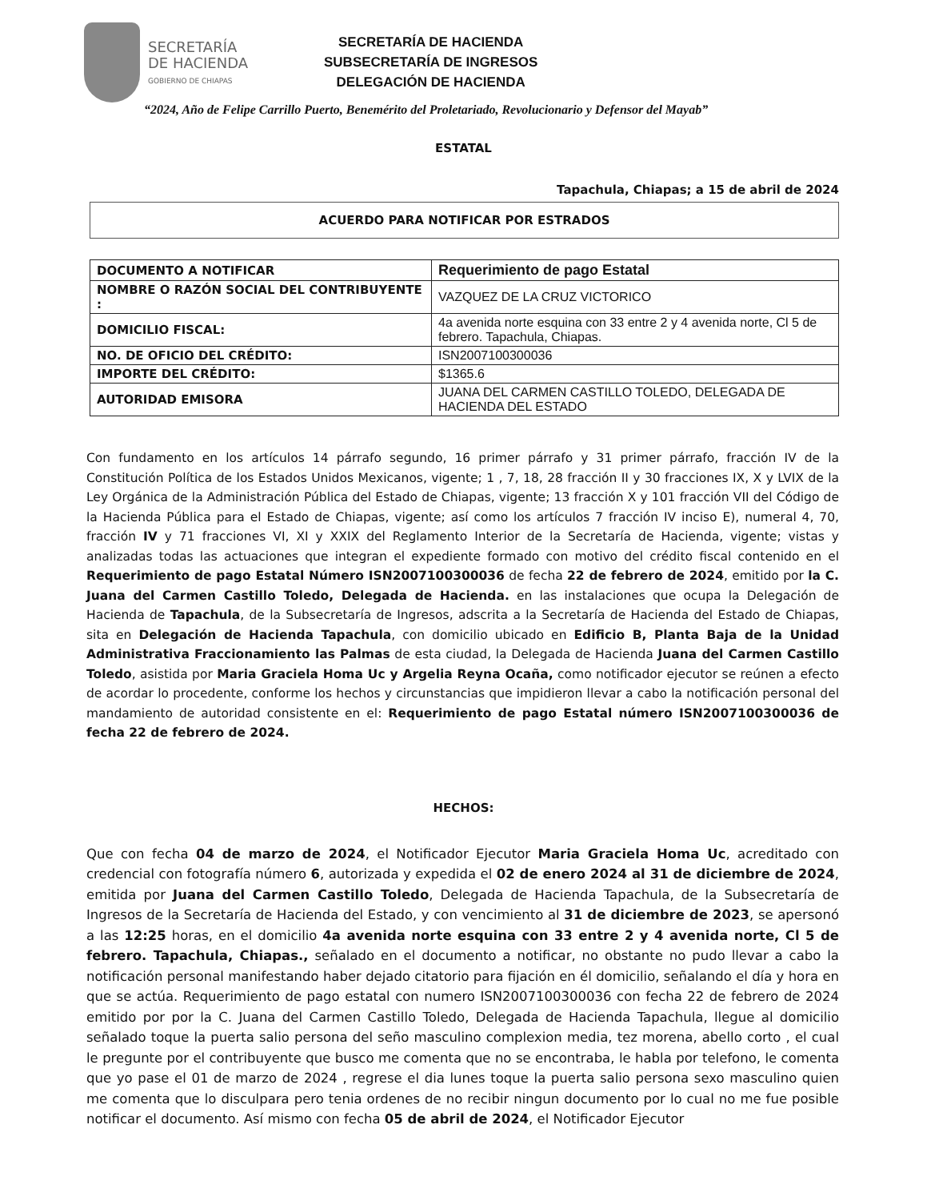SECRETARÍA
DE HACIENDA
GOBIERNO DE CHIAPAS
SECRETARÍA DE HACIENDA
SUBSECRETARÍA DE INGRESOS
DELEGACIÓN DE HACIENDA
“2024, Año de Felipe Carrillo Puerto, Benemérito del Proletariado, Revolucionario y Defensor del Mayab”
ESTATAL
Tapachula, Chiapas; a 15 de abril de 2024
ACUERDO PARA NOTIFICAR POR ESTRADOS
| DOCUMENTO A NOTIFICAR | Requerimiento de pago Estatal |
| NOMBRE O RAZÓN SOCIAL DEL CONTRIBUYENTE : | VAZQUEZ DE LA CRUZ VICTORICO |
| DOMICILIO FISCAL: | 4a avenida norte esquina con 33 entre 2 y 4 avenida norte, Cl 5 de febrero. Tapachula, Chiapas. |
| NO. DE OFICIO DEL CRÉDITO: | ISN2007100300036 |
| IMPORTE DEL CRÉDITO: | $1365.6 |
| AUTORIDAD EMISORA | JUANA DEL CARMEN CASTILLO TOLEDO, DELEGADA DE HACIENDA DEL ESTADO |
Con fundamento en los artículos 14 párrafo segundo, 16 primer párrafo y 31 primer párrafo, fracción IV de la Constitución Política de los Estados Unidos Mexicanos, vigente; 1 , 7, 18, 28 fracción II y 30 fracciones IX, X y LVIX de la Ley Orgánica de la Administración Pública del Estado de Chiapas, vigente; 13 fracción X y 101 fracción VII del Código de la Hacienda Pública para el Estado de Chiapas, vigente; así como los artículos 7 fracción IV inciso E), numeral 4, 70, fracción IV y 71 fracciones VI, XI y XXIX del Reglamento Interior de la Secretaría de Hacienda, vigente; vistas y analizadas todas las actuaciones que integran el expediente formado con motivo del crédito fiscal contenido en el Requerimiento de pago Estatal Número ISN2007100300036 de fecha 22 de febrero de 2024, emitido por la C. Juana del Carmen Castillo Toledo, Delegada de Hacienda. en las instalaciones que ocupa la Delegación de Hacienda de Tapachula, de la Subsecretaría de Ingresos, adscrita a la Secretaría de Hacienda del Estado de Chiapas, sita en Delegación de Hacienda Tapachula, con domicilio ubicado en Edificio B, Planta Baja de la Unidad Administrativa Fraccionamiento las Palmas de esta ciudad, la Delegada de Hacienda Juana del Carmen Castillo Toledo, asistida por Maria Graciela Homa Uc y Argelia Reyna Ocaña, como notificador ejecutor se reúnen a efecto de acordar lo procedente, conforme los hechos y circunstancias que impidieron llevar a cabo la notificación personal del mandamiento de autoridad consistente en el: Requerimiento de pago Estatal número ISN2007100300036 de fecha 22 de febrero de 2024.
HECHOS:
Que con fecha 04 de marzo de 2024, el Notificador Ejecutor Maria Graciela Homa Uc, acreditado con credencial con fotografía número 6, autorizada y expedida el 02 de enero 2024 al 31 de diciembre de 2024, emitida por Juana del Carmen Castillo Toledo, Delegada de Hacienda Tapachula, de la Subsecretaría de Ingresos de la Secretaría de Hacienda del Estado, y con vencimiento al 31 de diciembre de 2023, se apersonó a las 12:25 horas, en el domicilio 4a avenida norte esquina con 33 entre 2 y 4 avenida norte, Cl 5 de febrero. Tapachula, Chiapas., señalado en el documento a notificar, no obstante no pudo llevar a cabo la notificación personal manifestando haber dejado citatorio para fijación en él domicilio, señalando el día y hora en que se actúa. Requerimiento de pago estatal con numero ISN2007100300036 con fecha 22 de febrero de 2024 emitido por por la C. Juana del Carmen Castillo Toledo, Delegada de Hacienda Tapachula, llegue al domicilio señalado toque la puerta salio persona del seño masculino complexion media, tez morena, abello corto , el cual le pregunte por el contribuyente que busco me comenta que no se encontraba, le habla por telefono, le comenta que yo pase el 01 de marzo de 2024 , regrese el dia lunes toque la puerta salio persona sexo masculino quien me comenta que lo disculpara pero tenia ordenes de no recibir ningun documento por lo cual no me fue posible notificar el documento. Así mismo con fecha 05 de abril de 2024, el Notificador Ejecutor